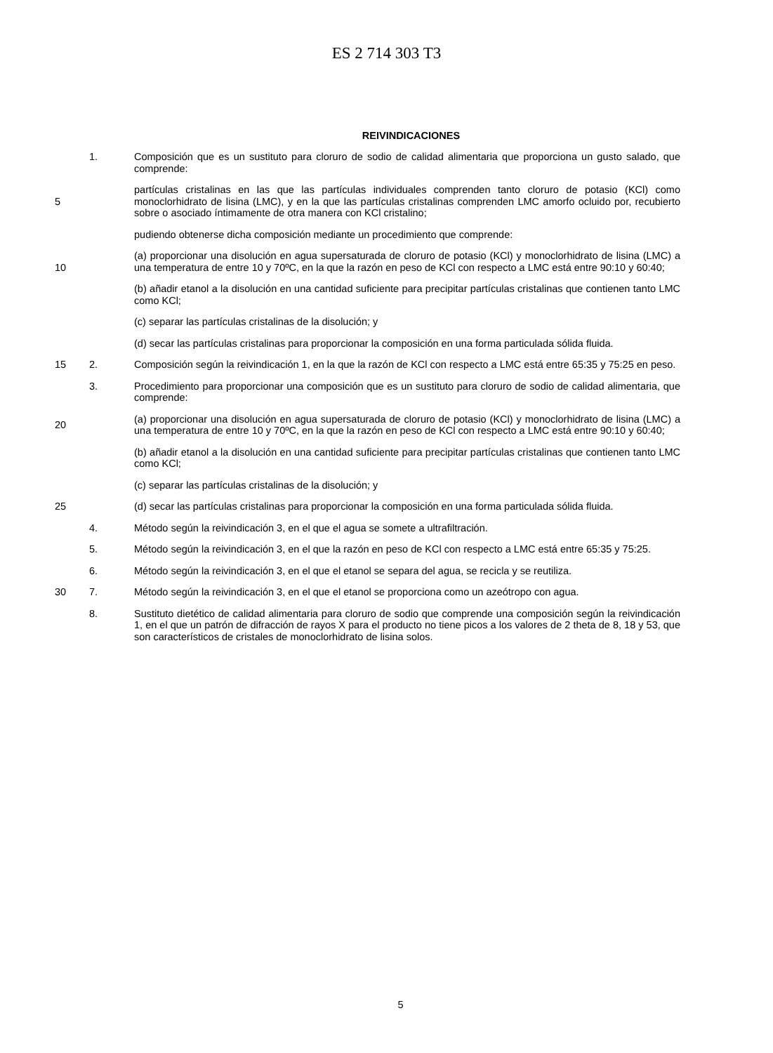ES 2 714 303 T3
REIVINDICACIONES
1. Composición que es un sustituto para cloruro de sodio de calidad alimentaria que proporciona un gusto salado, que comprende:
5 partículas cristalinas en las que las partículas individuales comprenden tanto cloruro de potasio (KCl) como monoclorhidrato de lisina (LMC), y en la que las partículas cristalinas comprenden LMC amorfo ocluido por, recubierto sobre o asociado íntimamente de otra manera con KCl cristalino;
pudiendo obtenerse dicha composición mediante un procedimiento que comprende:
10 (a) proporcionar una disolución en agua supersaturada de cloruro de potasio (KCl) y monoclorhidrato de lisina (LMC) a una temperatura de entre 10 y 70ºC, en la que la razón en peso de KCl con respecto a LMC está entre 90:10 y 60:40;
(b) añadir etanol a la disolución en una cantidad suficiente para precipitar partículas cristalinas que contienen tanto LMC como KCl;
(c) separar las partículas cristalinas de la disolución; y
(d) secar las partículas cristalinas para proporcionar la composición en una forma particulada sólida fluida.
15 2. Composición según la reivindicación 1, en la que la razón de KCl con respecto a LMC está entre 65:35 y 75:25 en peso.
3. Procedimiento para proporcionar una composición que es un sustituto para cloruro de sodio de calidad alimentaria, que comprende:
20 (a) proporcionar una disolución en agua supersaturada de cloruro de potasio (KCl) y monoclorhidrato de lisina (LMC) a una temperatura de entre 10 y 70ºC, en la que la razón en peso de KCl con respecto a LMC está entre 90:10 y 60:40;
(b) añadir etanol a la disolución en una cantidad suficiente para precipitar partículas cristalinas que contienen tanto LMC como KCl;
(c) separar las partículas cristalinas de la disolución; y
25 (d) secar las partículas cristalinas para proporcionar la composición en una forma particulada sólida fluida.
4. Método según la reivindicación 3, en el que el agua se somete a ultrafiltración.
5. Método según la reivindicación 3, en el que la razón en peso de KCl con respecto a LMC está entre 65:35 y 75:25.
6. Método según la reivindicación 3, en el que el etanol se separa del agua, se recicla y se reutiliza.
30 7. Método según la reivindicación 3, en el que el etanol se proporciona como un azeótropo con agua.
8. Sustituto dietético de calidad alimentaria para cloruro de sodio que comprende una composición según la reivindicación 1, en el que un patrón de difracción de rayos X para el producto no tiene picos a los valores de 2 theta de 8, 18 y 53, que son característicos de cristales de monoclorhidrato de lisina solos.
5